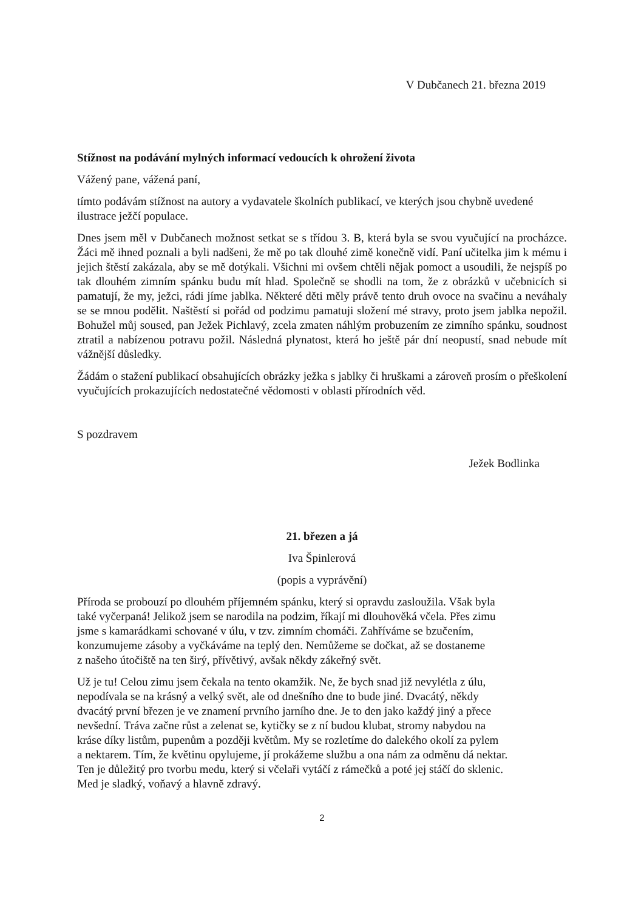V Dubčanech 21. března 2019
Stížnost na podávání mylných informací vedoucích k ohrožení života
Vážený pane, vážená paní,
tímto podávám stížnost na autory a vydavatele školních publikací, ve kterých jsou chybně uvedené ilustrace ježčí populace.
Dnes jsem měl v Dubčanech možnost setkat se s třídou 3. B, která byla se svou vyučující na procházce. Žáci mě ihned poznali a byli nadšeni, že mě po tak dlouhé zimě konečně vidí. Paní učitelka jim k mému i jejich štěstí zakázala, aby se mě dotýkali. Všichni mi ovšem chtěli nějak pomoct a usoudili, že nejspíš po tak dlouhém zimním spánku budu mít hlad. Společně se shodli na tom, že z obrázků v učebnicích si pamatují, že my, ježci, rádi jíme jablka. Některé děti měly právě tento druh ovoce na svačinu a neváhaly se se mnou podělit. Naštěstí si pořád od podzimu pamatuji složení mé stravy, proto jsem jablka nepožil. Bohužel můj soused, pan Ježek Pichlavý, zcela zmaten náhlým probuzením ze zimního spánku, soudnost ztratil a nabízenou potravu požil. Následná plynatost, která ho ještě pár dní neopustí, snad nebude mít vážnější důsledky.
Žádám o stažení publikací obsahujících obrázky ježka s jablky či hruškami a zároveň prosím o přeškolení vyučujících prokazujících nedostatečné vědomosti v oblasti přírodních věd.
S pozdravem
Ježek Bodlinka
21. březen a já
Iva Špinlerová
(popis a vyprávění)
Příroda se probouzí po dlouhém příjemném spánku, který si opravdu zasloužila. Však byla
také vyčerpaná! Jelikož jsem se narodila na podzim, říkají mi dlouhověká včela. Přes zimu
jsme s kamarádkami schované v úlu, v tzv. zimním chomáči. Zahříváme se bzučením,
konzumujeme zásoby a vyčkáváme na teplý den. Nemůžeme se dočkat, až se dostaneme
z našeho útočiště na ten širý, přívětivý, avšak někdy zákeřný svět.
Už je tu! Celou zimu jsem čekala na tento okamžik. Ne, že bych snad již nevylétla z úlu,
nepodívala se na krásný a velký svět, ale od dnešního dne to bude jiné. Dvacátý, někdy
dvacátý první březen je ve znamení prvního jarního dne. Je to den jako každý jiný a přece
nevšední. Tráva začne růst a zelenat se, kytičky se z ní budou klubat, stromy nabydou na
kráse díky listům, pupenům a později květům. My se rozletíme do dalekého okolí za pylem
a nektarem. Tím, že květinu opylujeme, jí prokážeme službu a ona nám za odměnu dá nektar.
Ten je důležitý pro tvorbu medu, který si včelaři vytáčí z rámečků a poté jej stáčí do sklenic.
Med je sladký, voňavý a hlavně zdravý.
2